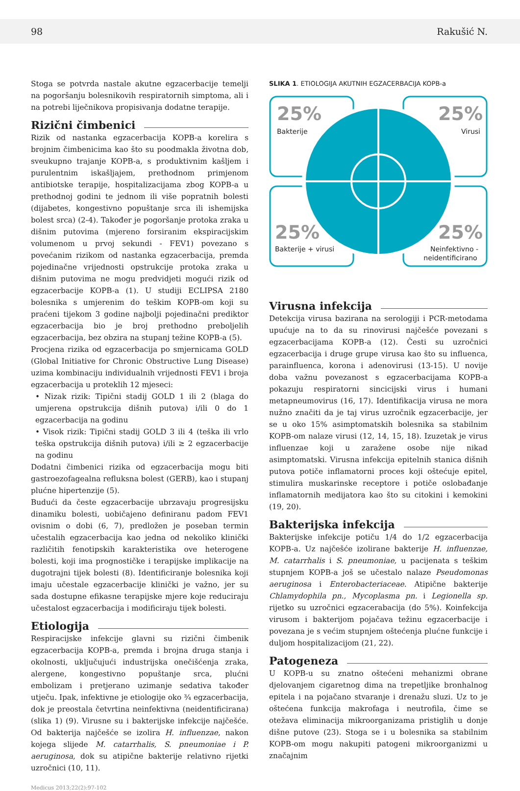98 Rakušić N.
Stoga se potvrda nastale akutne egzacerbacije temelji na pogoršanju bolesnikovih respiratornih simptoma, ali i na potrebi liječnikova propisivanja dodatne terapije.
Rizični čimbenici
Rizik od nastanka egzacerbacija KOPB-a korelira s brojnim čimbenicima kao što su poodmakla životna dob, sveukupno trajanje KOPB-a, s produktivnim kašljem i purulentnim iskašljajem, prethodnom primjenom antibiotske terapije, hospitalizacijama zbog KOPB-a u prethodnoj godini te jednom ili više popratnih bolesti (dijabetes, kongestivno popuštanje srca ili ishemijska bolest srca) (2-4). Također je pogoršanje protoka zraka u dišnim putovima (mjereno forsiranim ekspiracijskim volumenom u prvoj sekundi - FEV1) povezano s povećanim rizikom od nastanka egzacerbacija, premda pojedinačne vrijednosti opstrukcije protoka zraka u dišnim putovima ne mogu predvidjeti mogući rizik od egzacerbacije KOPB-a (1). U studiji ECLIPSA 2180 bolesnika s umjerenim do teškim KOPB-om koji su praćeni tijekom 3 godine najbolji pojedinačni prediktor egzacerbacija bio je broj prethodno preboljelih egzacerbacija, bez obzira na stupanj težine KOPB-a (5).
Procjena rizika od egzacerbacija po smjernicama GOLD (Global Initiative for Chronic Obstructive Lung Disease) uzima kombinaciju individualnih vrijednosti FEV1 i broja egzacerbacija u proteklih 12 mjeseci:
• Nizak rizik: Tipični stadij GOLD 1 ili 2 (blaga do umjerena opstrukcija dišnih putova) i/ili 0 do 1 egzacerbacija na godinu
• Visok rizik: Tipični stadij GOLD 3 ili 4 (teška ili vrlo teška opstrukcija dišnih putova) i/ili ≥ 2 egzacerbacije na godinu
Dodatni čimbenici rizika od egzacerbacija mogu biti gastroezofagealna refluksna bolest (GERB), kao i stupanj plućne hipertenzije (5).
Budući da česte egzacerbacije ubrzavaju progresijsku dinamiku bolesti, uobičajeno definiranu padom FEV1 ovisnim o dobi (6, 7), predložen je poseban termin učestalih egzacerbacija kao jedna od nekoliko klinički različitih fenotipskih karakteristika ove heterogene bolesti, koji ima prognostičke i terapijske implikacije na dugotrajni tijek bolesti (8). Identificiranje bolesnika koji imaju učestale egzacerbacije klinički je važno, jer su sada dostupne efikasne terapijske mjere koje reduciraju učestalost egzacerbacija i modificiraju tijek bolesti.
Etiologija
Respiracijske infekcije glavni su rizični čimbenik egzacerbacija KOPB-a, premda i brojna druga stanja i okolnosti, uključujući industrijska onečišćenja zraka, alergene, kongestivno popuštanje srca, plućni embolizam i pretjerano uzimanje sedativa također utječu. Ipak, infektivne je etiologije oko ¾ egzacerbacija, dok je preostala četvrtina neinfektivna (neidentificirana) (slika 1) (9). Virusne su i bakterijske infekcije najčešće. Od bakterija najčešće se izolira H. influenzae, nakon kojega slijede M. catarrhalis, S. pneumoniae i P. aeruginosa, dok su atipične bakterije relativno rijetki uzročnici (10, 11).
SLIKA 1. ETIOLOGIJA AKUTNIH EGZACERBACIJA KOPB-a
25%
25%
25%
25%
Bakterije
Virusi
Bakterije + virusi
Neinfektivno -
neidentificirano
Virusna infekcija
Detekcija virusa bazirana na serologiji i PCR-metodama upućuje na to da su rinovirusi najčešće povezani s egzacerbacijama KOPB-a (12). Česti su uzročnici egzacerbacija i druge grupe virusa kao što su influenca, parainfluenca, korona i adenovirusi (13-15). U novije doba važnu povezanost s egzacerbacijama KOPB-a pokazuju respiratorni sincicijski virus i humani metapneumovirus (16, 17). Identifikacija virusa ne mora nužno značiti da je taj virus uzročnik egzacerbacije, jer se u oko 15% asimptomatskih bolesnika sa stabilnim KOPB-om nalaze virusi (12, 14, 15, 18). Izuzetak je virus influenzae koji u zaražene osobe nije nikad asimptomatski. Virusna infekcija epitelnih stanica dišnih putova potiče inflamatorni proces koji oštećuje epitel, stimulira muskarinske receptore i potiče oslobađanje inflamatornih medijatora kao što su citokini i kemokini (19, 20).
Bakterijska infekcija
Bakterijske infekcije potiču 1/4 do 1/2 egzacerbacija KOPB-a. Uz najčešće izolirane bakterije H. influenzae, M. catarrhalis i S. pneumoniae, u pacijenata s teškim stupnjem KOPB-a još se učestalo nalaze Pseudomonas aeruginosa i Enterobacteriaceae. Atipične bakterije Chlamydophila pn., Mycoplasma pn. i Legionella sp. rijetko su uzročnici egzacerabacija (do 5%). Koinfekcija virusom i bakterijom pojačava težinu egzacerbacije i povezana je s većim stupnjem oštećenja plućne funkcije i duljom hospitalizacijom (21, 22).
Patogeneza
U KOPB-u su znatno oštećeni mehanizmi obrane djelovanjem cigaretnog dima na trepetljike bronhalnog epitela i na pojačano stvaranje i drenažu sluzi. Uz to je oštećena funkcija makrofaga i neutrofila, čime se otežava eliminacija mikroorganizama pristiglih u donje dišne putove (23). Stoga se i u bolesnika sa stabilnim KOPB-om mogu nakupiti patogeni mikroorganizmi u značajnim
Medicus 2013;22(2):97-102